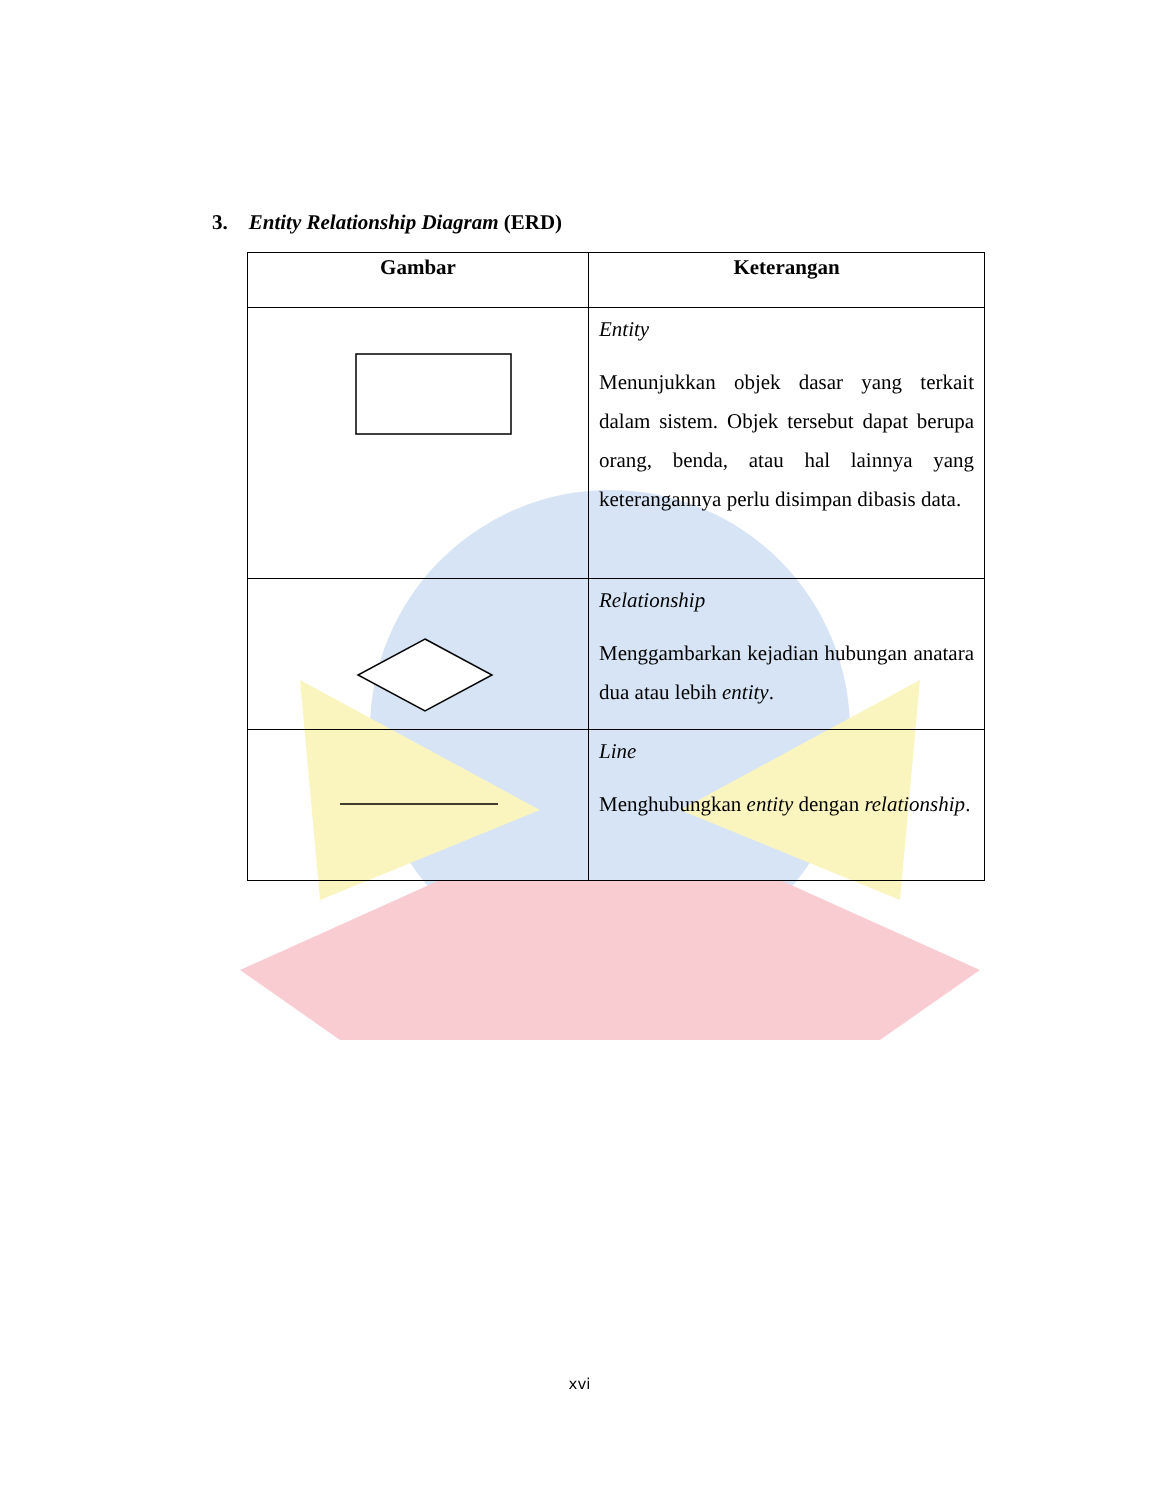3. Entity Relationship Diagram (ERD)
| Gambar | Keterangan |
| --- | --- |
| | Entity Menunjukkan objek dasar yang terkait dalam sistem. Objek tersebut dapat berupa orang, benda, atau hal lainnya yang keterangannya perlu disimpan dibasis data. |
| | Relationship Menggambarkan kejadian hubungan anatara dua atau lebih entity . |
| | Line Menghubungkan entity dengan relationship . |
xvi